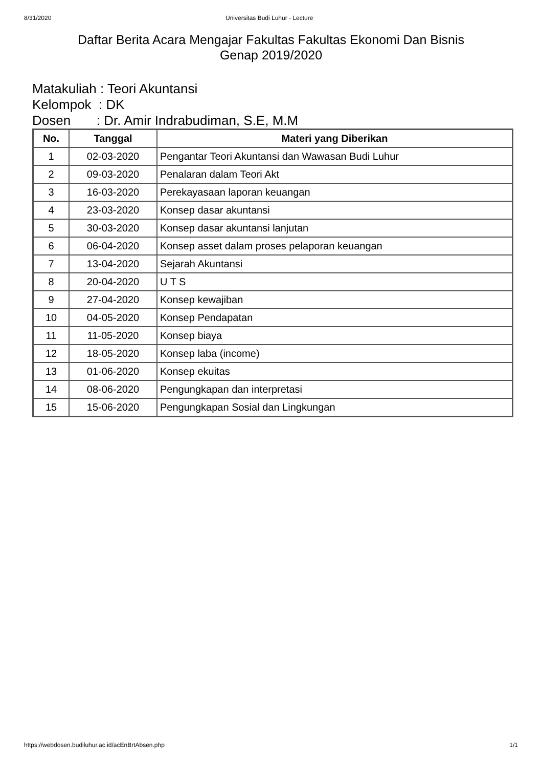8/31/2020 Universitas Budi Luhur - Lecture
Daftar Berita Acara Mengajar Fakultas Fakultas Ekonomi Dan Bisnis
Genap 2019/2020
Matakuliah : Teori Akuntansi
Kelompok  : DK
Dosen       : Dr. Amir Indrabudiman, S.E, M.M
| No. | Tanggal | Materi yang Diberikan |
| --- | --- | --- |
| 1 | 02-03-2020 | Pengantar Teori Akuntansi dan Wawasan Budi Luhur |
| 2 | 09-03-2020 | Penalaran dalam Teori Akt |
| 3 | 16-03-2020 | Perekayasaan laporan keuangan |
| 4 | 23-03-2020 | Konsep dasar akuntansi |
| 5 | 30-03-2020 | Konsep dasar akuntansi lanjutan |
| 6 | 06-04-2020 | Konsep asset dalam proses pelaporan keuangan |
| 7 | 13-04-2020 | Sejarah Akuntansi |
| 8 | 20-04-2020 | U T S |
| 9 | 27-04-2020 | Konsep kewajiban |
| 10 | 04-05-2020 | Konsep Pendapatan |
| 11 | 11-05-2020 | Konsep biaya |
| 12 | 18-05-2020 | Konsep laba (income) |
| 13 | 01-06-2020 | Konsep ekuitas |
| 14 | 08-06-2020 | Pengungkapan dan interpretasi |
| 15 | 15-06-2020 | Pengungkapan Sosial dan Lingkungan |
https://webdosen.budiluhur.ac.id/acEnBrtAbsen.php 1/1